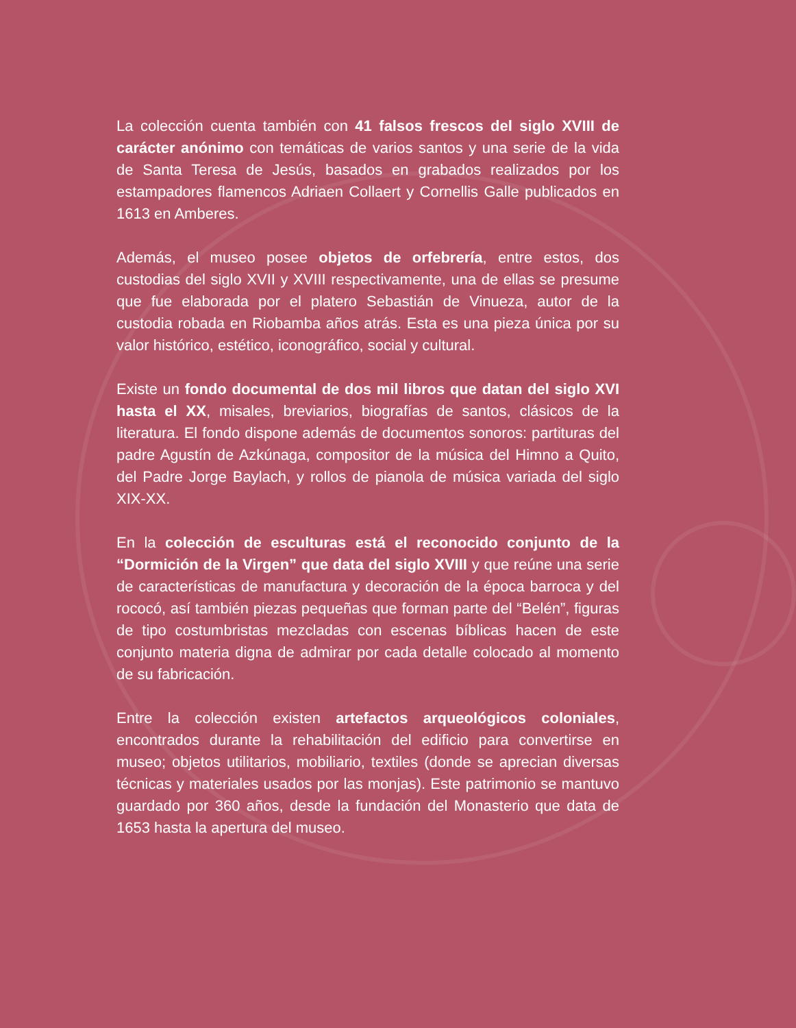La colección cuenta también con 41 falsos frescos del siglo XVIII de carácter anónimo con temáticas de varios santos y una serie de la vida de Santa Teresa de Jesús, basados en grabados realizados por los estampadores flamencos Adriaen Collaert y Cornellis Galle publicados en 1613 en Amberes.
Además, el museo posee objetos de orfebrería, entre estos, dos custodias del siglo XVII y XVIII respectivamente, una de ellas se presume que fue elaborada por el platero Sebastián de Vinueza, autor de la custodia robada en Riobamba años atrás. Esta es una pieza única por su valor histórico, estético, iconográfico, social y cultural.
Existe un fondo documental de dos mil libros que datan del siglo XVI hasta el XX, misales, breviarios, biografías de santos, clásicos de la literatura. El fondo dispone además de documentos sonoros: partituras del padre Agustín de Azkúnaga, compositor de la música del Himno a Quito, del Padre Jorge Baylach, y rollos de pianola de música variada del siglo XIX-XX.
En la colección de esculturas está el reconocido conjunto de la “Dormición de la Virgen” que data del siglo XVIII y que reúne una serie de características de manufactura y decoración de la época barroca y del rococó, así también piezas pequeñas que forman parte del “Belén”, figuras de tipo costumbristas mezcladas con escenas bíblicas hacen de este conjunto materia digna de admirar por cada detalle colocado al momento de su fabricación.
Entre la colección existen artefactos arqueológicos coloniales, encontrados durante la rehabilitación del edificio para convertirse en museo; objetos utilitarios, mobiliario, textiles (donde se aprecian diversas técnicas y materiales usados por las monjas). Este patrimonio se mantuvo guardado por 360 años, desde la fundación del Monasterio que data de 1653 hasta la apertura del museo.